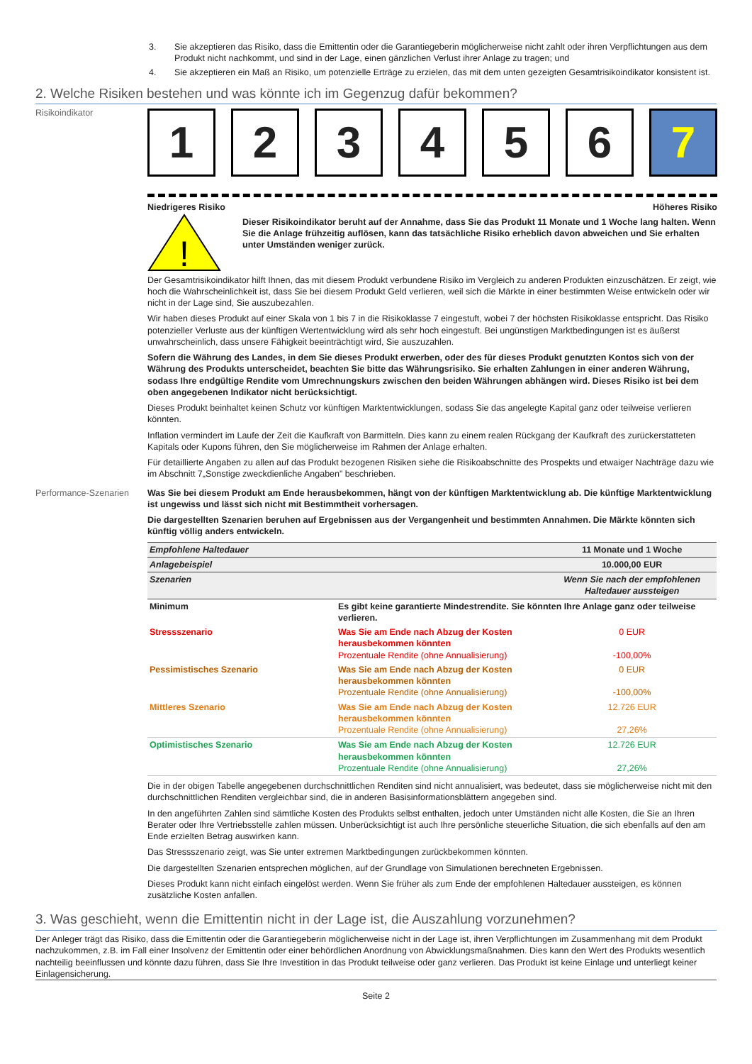3. Sie akzeptieren das Risiko, dass die Emittentin oder die Garantiegeberin möglicherweise nicht zahlt oder ihren Verpflichtungen aus dem Produkt nicht nachkommt, und sind in der Lage, einen gänzlichen Verlust ihrer Anlage zu tragen; und
4. Sie akzeptieren ein Maß an Risiko, um potenzielle Erträge zu erzielen, das mit dem unten gezeigten Gesamtrisikoindikator konsistent ist.
2. Welche Risiken bestehen und was könnte ich im Gegenzug dafür bekommen?
Risikoindikator
1 2 3 4 5 6 7
Niedrigeres Risiko Höheres Risiko
!
Dieser Risikoindikator beruht auf der Annahme, dass Sie das Produkt 11 Monate und 1 Woche lang halten. Wenn Sie die Anlage frühzeitig auflösen, kann das tatsächliche Risiko erheblich davon abweichen und Sie erhalten unter Umständen weniger zurück.
Der Gesamtrisikoindikator hilft Ihnen, das mit diesem Produkt verbundene Risiko im Vergleich zu anderen Produkten einzuschätzen. Er zeigt, wie hoch die Wahrscheinlichkeit ist, dass Sie bei diesem Produkt Geld verlieren, weil sich die Märkte in einer bestimmten Weise entwickeln oder wir nicht in der Lage sind, Sie auszubezahlen.
Wir haben dieses Produkt auf einer Skala von 1 bis 7 in die Risikoklasse 7 eingestuft, wobei 7 der höchsten Risikoklasse entspricht. Das Risiko potenzieller Verluste aus der künftigen Wertentwicklung wird als sehr hoch eingestuft. Bei ungünstigen Marktbedingungen ist es äußerst unwahrscheinlich, dass unsere Fähigkeit beeinträchtigt wird, Sie auszuzahlen.
Sofern die Währung des Landes, in dem Sie dieses Produkt erwerben, oder des für dieses Produkt genutzten Kontos sich von der Währung des Produkts unterscheidet, beachten Sie bitte das Währungsrisiko. Sie erhalten Zahlungen in einer anderen Währung, sodass Ihre endgültige Rendite vom Umrechnungskurs zwischen den beiden Währungen abhängen wird. Dieses Risiko ist bei dem oben angegebenen Indikator nicht berücksichtigt.
Dieses Produkt beinhaltet keinen Schutz vor künftigen Marktentwicklungen, sodass Sie das angelegte Kapital ganz oder teilweise verlieren könnten.
Inflation vermindert im Laufe der Zeit die Kaufkraft von Barmitteln. Dies kann zu einem realen Rückgang der Kaufkraft des zurückerstatteten Kapitals oder Kupons führen, den Sie möglicherweise im Rahmen der Anlage erhalten.
Für detaillierte Angaben zu allen auf das Produkt bezogenen Risiken siehe die Risikoabschnitte des Prospekts und etwaiger Nachträge dazu wie im Abschnitt 7„Sonstige zweckdienliche Angaben” beschrieben.
Performance-Szenarien Was Sie bei diesem Produkt am Ende herausbekommen, hängt von der künftigen Marktentwicklung ab. Die künftige Marktentwicklung ist ungewiss und lässt sich nicht mit Bestimmtheit vorhersagen.
Die dargestellten Szenarien beruhen auf Ergebnissen aus der Vergangenheit und bestimmten Annahmen. Die Märkte könnten sich künftig völlig anders entwickeln.
| Empfohlene Haltedauer | | 11 Monate und 1 Woche |
| Anlagebeispiel | | 10.000,00 EUR |
| Szenarien | | Wenn Sie nach der empfohlenen Haltedauer aussteigen |
| Minimum | Es gibt keine garantierte Mindestrendite. Sie könnten Ihre Anlage ganz oder teilweise verlieren. | |
| Stressszenario | Was Sie am Ende nach Abzug der Kosten herausbekommen könnten Prozentuale Rendite (ohne Annualisierung) | 0 EUR -100,00% |
| Pessimistisches Szenario | Was Sie am Ende nach Abzug der Kosten herausbekommen könnten Prozentuale Rendite (ohne Annualisierung) | 0 EUR -100,00% |
| Mittleres Szenario | Was Sie am Ende nach Abzug der Kosten herausbekommen könnten Prozentuale Rendite (ohne Annualisierung) | 12.726 EUR 27,26% |
| Optimistisches Szenario | Was Sie am Ende nach Abzug der Kosten herausbekommen könnten Prozentuale Rendite (ohne Annualisierung) | 12.726 EUR 27,26% |
Die in der obigen Tabelle angegebenen durchschnittlichen Renditen sind nicht annualisiert, was bedeutet, dass sie möglicherweise nicht mit den durchschnittlichen Renditen vergleichbar sind, die in anderen Basisinformationsblättern angegeben sind.
In den angeführten Zahlen sind sämtliche Kosten des Produkts selbst enthalten, jedoch unter Umständen nicht alle Kosten, die Sie an Ihren Berater oder Ihre Vertriebsstelle zahlen müssen. Unberücksichtigt ist auch Ihre persönliche steuerliche Situation, die sich ebenfalls auf den am Ende erzielten Betrag auswirken kann.
Das Stressszenario zeigt, was Sie unter extremen Marktbedingungen zurückbekommen könnten.
Die dargestellten Szenarien entsprechen möglichen, auf der Grundlage von Simulationen berechneten Ergebnissen.
Dieses Produkt kann nicht einfach eingelöst werden. Wenn Sie früher als zum Ende der empfohlenen Haltedauer aussteigen, es können zusätzliche Kosten anfallen.
3. Was geschieht, wenn die Emittentin nicht in der Lage ist, die Auszahlung vorzunehmen?
Der Anleger trägt das Risiko, dass die Emittentin oder die Garantiegeberin möglicherweise nicht in der Lage ist, ihren Verpflichtungen im Zusammenhang mit dem Produkt nachzukommen, z.B. im Fall einer Insolvenz der Emittentin oder einer behördlichen Anordnung von Abwicklungsmaßnahmen. Dies kann den Wert des Produkts wesentlich nachteilig beeinflussen und könnte dazu führen, dass Sie Ihre Investition in das Produkt teilweise oder ganz verlieren. Das Produkt ist keine Einlage und unterliegt keiner Einlagensicherung.
Seite 2